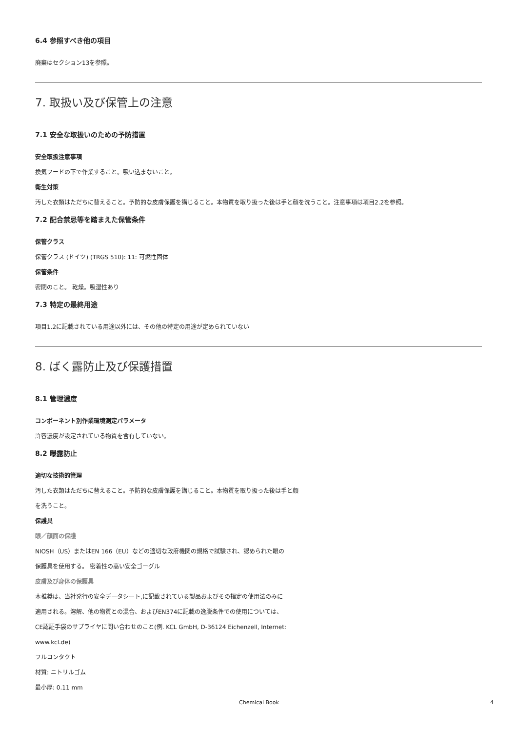6.4 参照すべき他の項目
廃棄はセクション13を参照。
7. 取扱い及び保管上の注意
7.1 安全な取扱いのための予防措置
安全取扱注意事項
換気フードの下で作業すること。吸い込まないこと。
衛生対策
汚した衣類はただちに替えること。予防的な皮膚保護を講じること。本物質を取り扱った後は手と顔を洗うこと。注意事項は項目2.2を参照。
7.2 配合禁忌等を踏まえた保管条件
保管クラス
保管クラス (ドイツ) (TRGS 510): 11: 可燃性固体
保管条件
密閉のこと。 乾燥。吸湿性あり
7.3 特定の最終用途
項目1.2に記載されている用途以外には、その他の特定の用途が定められていない
8. ばく露防止及び保護措置
8.1 管理濃度
コンポーネント別作業環境測定パラメータ
許容濃度が設定されている物質を含有していない。
8.2 曝露防止
適切な技術的管理
汚した衣類はただちに替えること。予防的な皮膚保護を講じること。本物質を取り扱った後は手と顔
を洗うこと。
保護具
眼／顔面の保護
NIOSH（US）またはEN 166（EU）などの適切な政府機関の規格で試験され、認められた眼の
保護具を使用する。 密着性の高い安全ゴーグル
皮膚及び身体の保護具
本推奨は、当社発行の安全データシート,に記載されている製品およびその指定の使用法のみに
適用される。溶解、他の物質との混合、およびEN374に記載の逸脱条件での使用については、
CE認証手袋のサプライヤに問い合わせのこと(例. KCL GmbH, D-36124 Eichenzell, Internet:
www.kcl.de)
フルコンタクト
材質: ニトリルゴム
最小厚: 0.11 mm
Chemical Book 4